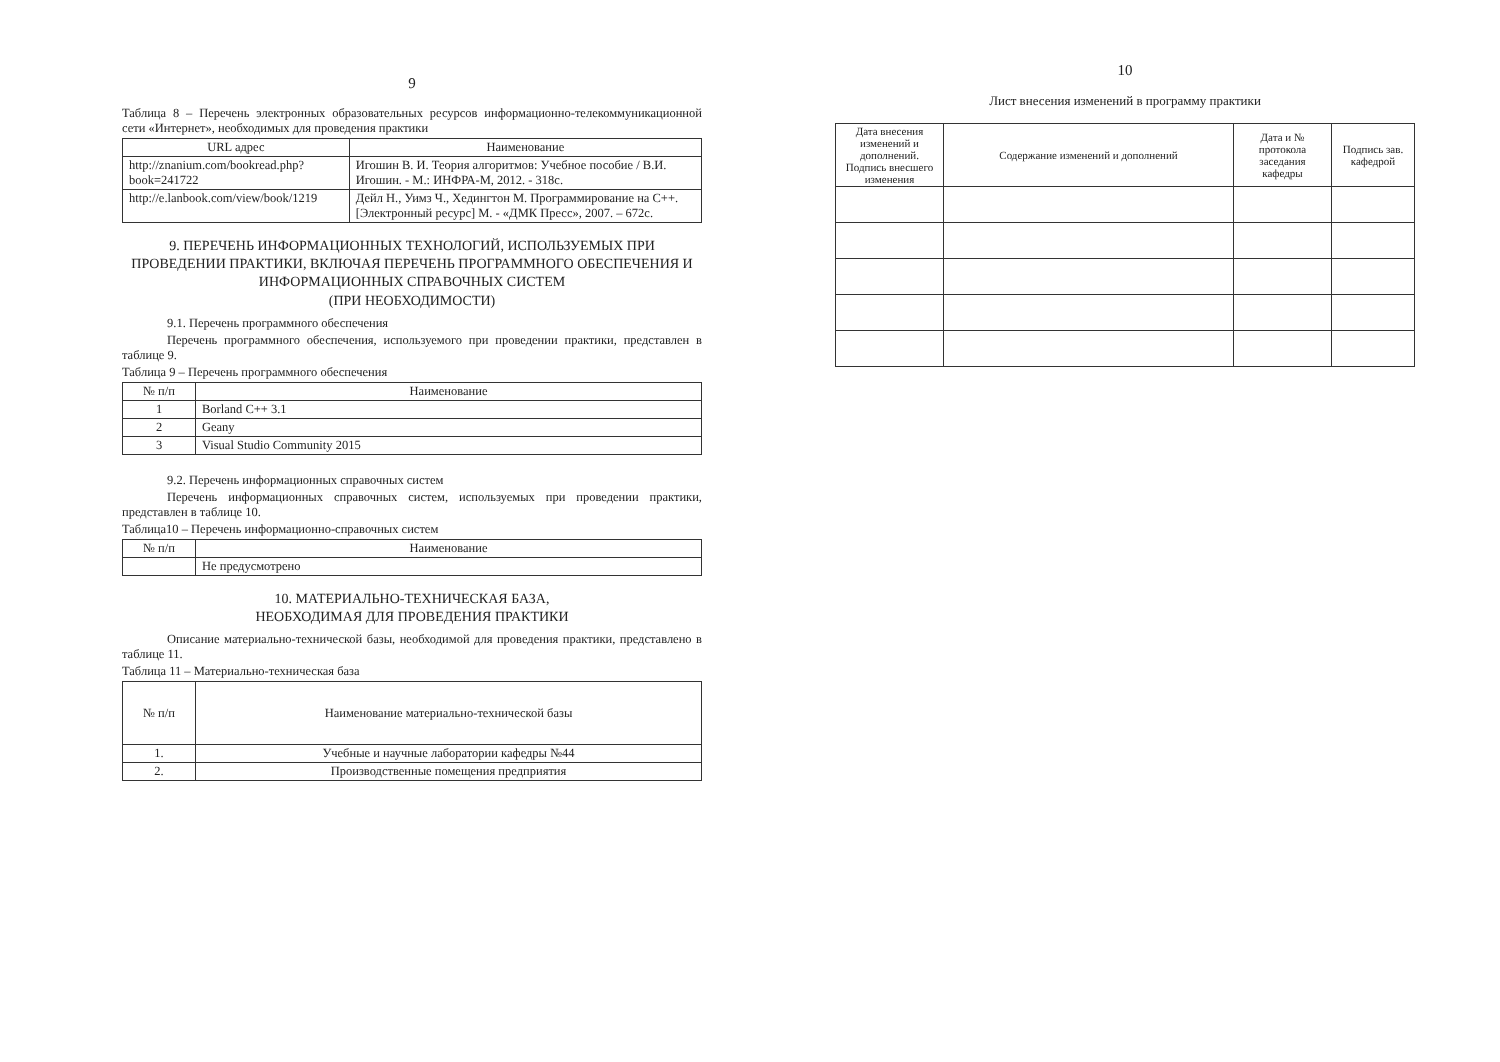9
Таблица 8 – Перечень электронных образовательных ресурсов информационно-телекоммуникационной сети «Интернет», необходимых для проведения практики
| URL адрес | Наименование |
| --- | --- |
| http://znanium.com/bookread.php?book=241722 | Игошин В. И. Теория алгоритмов: Учебное пособие / В.И. Игошин. - М.: ИНФРА-М, 2012. - 318с. |
| http://e.lanbook.com/view/book/1219 | Дейл Н., Уимз Ч., Хедингтон М. Программирование на С++. [Электронный ресурс] М. - «ДМК Пресс», 2007. – 672с. |
9. ПЕРЕЧЕНЬ ИНФОРМАЦИОННЫХ ТЕХНОЛОГИЙ, ИСПОЛЬЗУЕМЫХ ПРИ ПРОВЕДЕНИИ ПРАКТИКИ, ВКЛЮЧАЯ ПЕРЕЧЕНЬ ПРОГРАММНОГО ОБЕСПЕЧЕНИЯ И ИНФОРМАЦИОННЫХ СПРАВОЧНЫХ СИСТЕМ
(ПРИ НЕОБХОДИМОСТИ)
9.1. Перечень программного обеспечения
Перечень программного обеспечения, используемого при проведении практики, представлен в таблице 9.
Таблица 9 – Перечень программного обеспечения
| № п/п | Наименование |
| --- | --- |
| 1 | Borland C++ 3.1 |
| 2 | Geany |
| 3 | Visual Studio Community 2015 |
9.2. Перечень информационных справочных систем
Перечень информационных справочных систем, используемых при проведении практики, представлен в таблице 10.
Таблица10 – Перечень информационно-справочных систем
| № п/п | Наименование |
| --- | --- |
| | Не предусмотрено |
10. МАТЕРИАЛЬНО-ТЕХНИЧЕСКАЯ БАЗА,
НЕОБХОДИМАЯ ДЛЯ ПРОВЕДЕНИЯ ПРАКТИКИ
Описание материально-технической базы, необходимой для проведения практики, представлено в таблице 11.
Таблица 11 – Материально-техническая база
| № п/п | Наименование материально-технической базы |
| --- | --- |
| 1. | Учебные и научные лаборатории кафедры №44 |
| 2. | Производственные помещения предприятия |
10
Лист внесения изменений в программу практики
| Дата внесения изменений и дополнений. Подпись внесшего изменения | Содержание изменений и дополнений | Дата и № протокола заседания кафедры | Подпись зав. кафедрой |
| --- | --- | --- | --- |